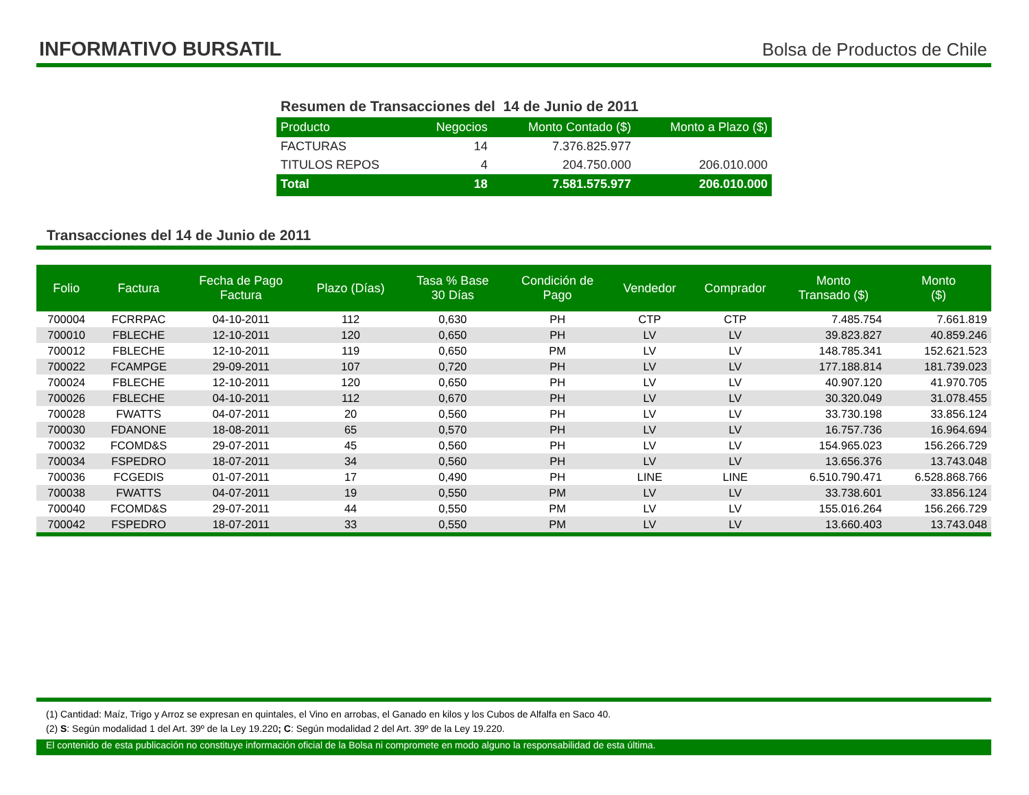INFORMATIVO BURSATIL
Bolsa de Productos de Chile
Resumen de Transacciones del 14 de Junio de 2011
| Producto | Negocios | Monto Contado ($) | Monto a Plazo ($) |
| --- | --- | --- | --- |
| FACTURAS | 14 | 7.376.825.977 | |
| TITULOS REPOS | 4 | 204.750.000 | 206.010.000 |
| Total | 18 | 7.581.575.977 | 206.010.000 |
Transacciones del 14 de Junio de 2011
| Folio | Factura | Fecha de Pago Factura | Plazo (Días) | Tasa % Base 30 Días | Condición de Pago | Vendedor | Comprador | Monto Transado ($) | Monto ($) |
| --- | --- | --- | --- | --- | --- | --- | --- | --- | --- |
| 700004 | FCRRPAC | 04-10-2011 | 112 | 0,630 | PH | CTP | CTP | 7.485.754 | 7.661.819 |
| 700010 | FBLECHE | 12-10-2011 | 120 | 0,650 | PH | LV | LV | 39.823.827 | 40.859.246 |
| 700012 | FBLECHE | 12-10-2011 | 119 | 0,650 | PM | LV | LV | 148.785.341 | 152.621.523 |
| 700022 | FCAMPGE | 29-09-2011 | 107 | 0,720 | PH | LV | LV | 177.188.814 | 181.739.023 |
| 700024 | FBLECHE | 12-10-2011 | 120 | 0,650 | PH | LV | LV | 40.907.120 | 41.970.705 |
| 700026 | FBLECHE | 04-10-2011 | 112 | 0,670 | PH | LV | LV | 30.320.049 | 31.078.455 |
| 700028 | FWATTS | 04-07-2011 | 20 | 0,560 | PH | LV | LV | 33.730.198 | 33.856.124 |
| 700030 | FDANONE | 18-08-2011 | 65 | 0,570 | PH | LV | LV | 16.757.736 | 16.964.694 |
| 700032 | FCOMD&S | 29-07-2011 | 45 | 0,560 | PH | LV | LV | 154.965.023 | 156.266.729 |
| 700034 | FSPEDRO | 18-07-2011 | 34 | 0,560 | PH | LV | LV | 13.656.376 | 13.743.048 |
| 700036 | FCGEDIS | 01-07-2011 | 17 | 0,490 | PH | LINE | LINE | 6.510.790.471 | 6.528.868.766 |
| 700038 | FWATTS | 04-07-2011 | 19 | 0,550 | PM | LV | LV | 33.738.601 | 33.856.124 |
| 700040 | FCOMD&S | 29-07-2011 | 44 | 0,550 | PM | LV | LV | 155.016.264 | 156.266.729 |
| 700042 | FSPEDRO | 18-07-2011 | 33 | 0,550 | PM | LV | LV | 13.660.403 | 13.743.048 |
(1) Cantidad: Maíz, Trigo y Arroz se expresan en quintales, el Vino en arrobas, el Ganado en kilos y los Cubos de Alfalfa en Saco 40.
(2) S: Según modalidad 1 del Art. 39º de la Ley 19.220; C: Según modalidad 2 del Art. 39º de la Ley 19.220.
El contenido de esta publicación no constituye información oficial de la Bolsa ni compromete en modo alguno la responsabilidad de esta última.